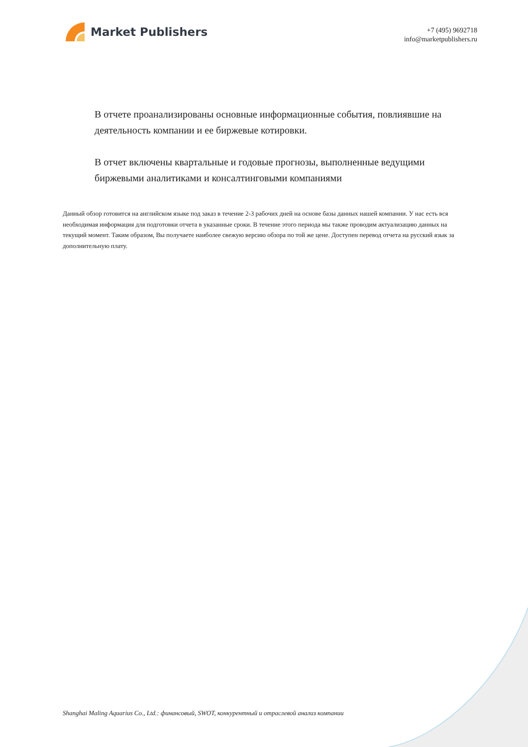Market Publishers
+7 (495) 9692718
info@marketpublishers.ru
В отчете проанализированы основные информационные события, повлиявшие на деятельность компании и ее биржевые котировки.
В отчет включены квартальные и годовые прогнозы, выполненные ведущими биржевыми аналитиками и консалтинговыми компаниями
Данный обзор готовится на английском языке под заказ в течение 2-3 рабочих дней на основе базы данных нашей компании. У нас есть вся необходимая информация для подготовки отчета в указанные сроки. В течение этого периода мы также проводим актуализацию данных на текущий момент. Таким образом, Вы получаете наиболее свежую версию обзора по той же цене. Доступен перевод отчета на русский язык за дополнительную плату.
Shanghai Maling Aquarius Co., Ltd.: финансовый, SWOT, конкурентный и отраслевой анализ компании